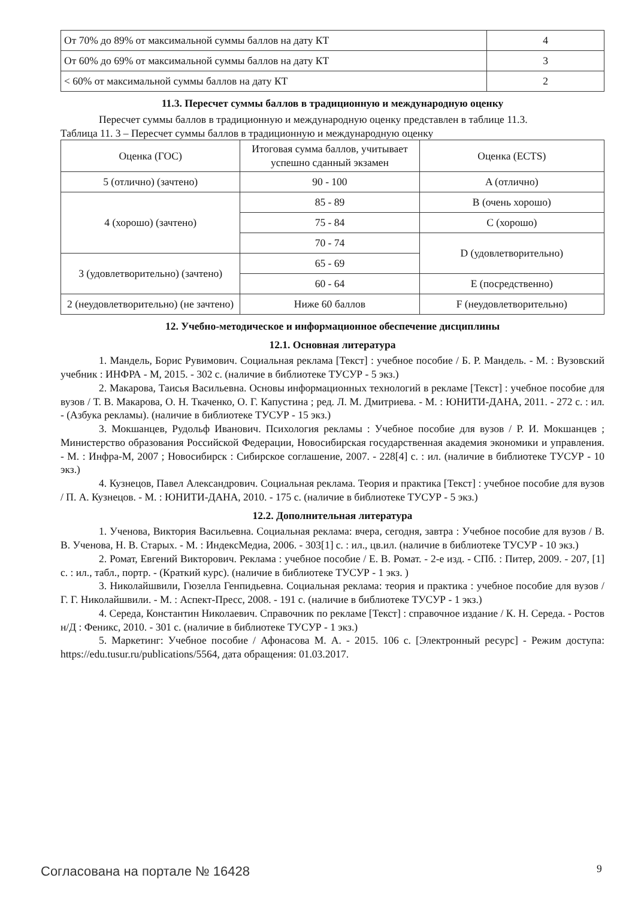| От 70% до 89% от максимальной суммы баллов на дату КТ | 4 |
| От 60% до 69% от максимальной суммы баллов на дату КТ | 3 |
| < 60% от максимальной суммы баллов на дату КТ | 2 |
11.3. Пересчет суммы баллов в традиционную и международную оценку
Пересчет суммы баллов в традиционную и международную оценку представлен в таблице 11.3.
Таблица 11. 3 – Пересчет суммы баллов в традиционную и международную оценку
| Оценка (ГОС) | Итоговая сумма баллов, учитывает успешно сданный экзамен | Оценка (ECTS) |
| 5 (отлично) (зачтено) | 90 - 100 | A (отлично) |
| 4 (хорошо) (зачтено) | 85 - 89 | B (очень хорошо) |
| | 75 - 84 | C (хорошо) |
| | 70 - 74 | D (удовлетворительно) |
| 3 (удовлетворительно) (зачтено) | 65 - 69 | |
| | 60 - 64 | E (посредственно) |
| 2 (неудовлетворительно) (не зачтено) | Ниже 60 баллов | F (неудовлетворительно) |
12. Учебно-методическое и информационное обеспечение дисциплины
12.1. Основная литература
1. Мандель, Борис Рувимович. Социальная реклама [Текст] : учебное пособие / Б. Р. Мандель. - М. : Вузовский учебник : ИНФРА - М, 2015. - 302 с. (наличие в библиотеке ТУСУР - 5 экз.)
2. Макарова, Таисья Васильевна. Основы информационных технологий в рекламе [Текст] : учебное пособие для вузов / Т. В. Макарова, О. Н. Ткаченко, О. Г. Капустина ; ред. Л. М. Дмитриева. - М. : ЮНИТИ-ДАНА, 2011. - 272 с. : ил. - (Азбука рекламы). (наличие в библиотеке ТУСУР - 15 экз.)
3. Мокшанцев, Рудольф Иванович. Психология рекламы : Учебное пособие для вузов / Р. И. Мокшанцев ; Министерство образования Российской Федерации, Новосибирская государственная академия экономики и управления. - М. : Инфра-М, 2007 ; Новосибирск : Сибирское соглашение, 2007. - 228[4] с. : ил. (наличие в библиотеке ТУСУР - 10 экз.)
4. Кузнецов, Павел Александрович. Социальная реклама. Теория и практика [Текст] : учебное пособие для вузов / П. А. Кузнецов. - М. : ЮНИТИ-ДАНА, 2010. - 175 с. (наличие в библиотеке ТУСУР - 5 экз.)
12.2. Дополнительная литература
1. Ученова, Виктория Васильевна. Социальная реклама: вчера, сегодня, завтра : Учебное пособие для вузов / В. В. Ученова, Н. В. Старых. - М. : ИндексМедиа, 2006. - 303[1] с. : ил., цв.ил. (наличие в библиотеке ТУСУР - 10 экз.)
2. Ромат, Евгений Викторович. Реклама : учебное пособие / Е. В. Ромат. - 2-е изд. - СПб. : Питер, 2009. - 207, [1] с. : ил., табл., портр. - (Краткий курс). (наличие в библиотеке ТУСУР - 1 экз. )
3. Николайшвили, Гюзелла Генпидьевна. Социальная реклама: теория и практика : учебное пособие для вузов / Г. Г. Николайшвили. - М. : Аспект-Пресс, 2008. - 191 с. (наличие в библиотеке ТУСУР - 1 экз.)
4. Середа, Константин Николаевич. Справочник по рекламе [Текст] : справочное издание / К. Н. Середа. - Ростов н/Д : Феникс, 2010. - 301 с. (наличие в библиотеке ТУСУР - 1 экз.)
5. Маркетинг: Учебное пособие / Афонасова М. А. - 2015. 106 с. [Электронный ресурс] - Режим доступа: https://edu.tusur.ru/publications/5564, дата обращения: 01.03.2017.
Согласована на портале № 16428 9